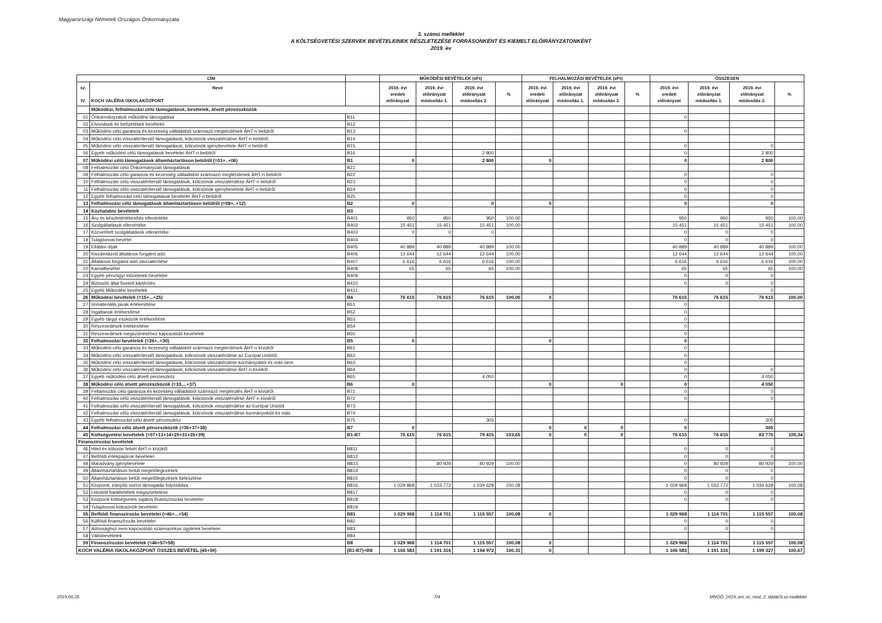Magyarországi Németek Országos Önkormányzata
3. számú melléklet
A KÖLTSÉGVETÉSI SZERVEK BEVÉTELEINEK RÉSZLETEZÉSE FORRÁSONKÉNT ÉS KIEMELT ELŐIRÁNYZATONKÉNT
2019. év
| CÍM | | | MŰKÖDÉSI BEVÉTELEK (eFt) | | | | FELHALMOZÁSI BEVÉTELEK (eFt) | | | | ÖSSZESEN | | | |
| --- | --- | --- | --- | --- | --- | --- | --- | --- | --- | --- | --- | --- | --- | --- |
| sz. IV. | Neve KOCH VALÉRIA ISKOLAKÖZPONT | | 2019. évi eredeti előirányzat | 2019. évi előirányzat módosítás 1. | 2019. évi előirányzat módosítás 2. | % | 2019. évi eredeti előirányzat | 2019. évi előirányzat módosítás 1. | 2019. évi előirányzat módosítás 2. | % | 2019. évi eredeti előirányzat | 2019. évi előirányzat módosítás 1. | 2019. évi előirányzat módosítás 2. | % |
| | Működési, felhalmozási célú támogatások, bevételek, átvett pénzeszközök | | | | | | | | | | | | | |
| 01 | Önkormányzatok működési támogatása | B11 | | | | | | | | | 0 | | | |
| 02 | Elvonások és befizetések bevételei | B12 | | | | | | | | | | | | |
| 03 | Működési célú garancia és kezesség vállalásból származó megtérülések ÁHT-n belülről | B13 | | | | | | | | | 0 | | | |
| 04 | Működési célú visszatérítendő támogatások, kölcsönök visszatérülése ÁHT-n belülről | B14 | | | | | | | | | | | | |
| 05 | Működési célú visszatérítendő támogatások, kölcsönök igénybevétele ÁHT-n belülről | B15 | | | | | | | | | 0 | | 0 | |
| 06 | Egyéb működési célú támogatások bevételei ÁHT-n belülről | B16 | | | 2 800 | | | | | | 0 | | 2 800 | |
| 07 | Működési célú támogatások államháztartáson belülről (=01+..+06) | B1 | 0 | | 2 800 | | 0 | | | | 0 | | 2 800 | |
| 08 | Felhalmozási célú Önkormányzati támogatások | B21 | | | | | | | | | | | | |
| 09 | Felhalmozási célú garancia és kezesség vállalásból származó megtérülések ÁHT-n belülről | B22 | | | | | | | | | 0 | | 0 | |
| 10 | Felhalmozási célú visszatérítendő támogatások, kölcsönök visszatérülése ÁHT-n belülről | B23 | | | | | | | | | 0 | | 0 | |
| 11 | Felhalmozási célú visszatérítendő támogatások, kölcsönök igénybevétele ÁHT-n belülről | B24 | | | | | | | | | 0 | | 0 | |
| 12 | Egyéb felhalmozási célú támogatások bevételei ÁHT-n belülről | B25 | | | | | | | | | 0 | | 0 | |
| 13 | Felhalmozási célú támogatások államháztartáson belülről (=08+..+12) | B2 | 0 | | 0 | | 0 | | | | 0 | | 0 | |
| 14 | Közhatalmi bevételek | B3 | | | | | | | | | | | | |
| 15 | Áru és készletértékesítés ellenértéke | B401 | 950 | 950 | 950 | 100,00 | | | | | 950 | 950 | 950 | 100,00 |
| 16 | Szolgáltatások ellenértéke | B402 | 15 451 | 15 451 | 15 451 | 100,00 | | | | | 15 451 | 15 451 | 15 451 | 100,00 |
| 17 | Közvetített szolgáltatások ellenértéke | B403 | 0 | 0 | 0 | | | | | | 0 | 0 | 0 | |
| 18 | Tulajdonosi bevétel | B404 | | | | | | | | | 0 | 0 | 0 | |
| 19 | Ellátási díjak | B405 | 40 889 | 40 889 | 40 889 | 100,00 | | | | | 40 889 | 40 889 | 40 889 | 100,00 |
| 20 | Kiszámlázott általános forgalmi adó | B406 | 12 644 | 12 644 | 12 644 | 100,00 | | | | | 12 644 | 12 644 | 12 644 | 100,00 |
| 21 | Általános forgalmi adó visszatérítése | B407 | 6 616 | 6 616 | 6 616 | 100,00 | | | | | 6 616 | 6 616 | 6 616 | 100,00 |
| 22 | Kamatbevétel | B408 | 65 | 65 | 65 | 100,00 | | | | | 65 | 65 | 65 | 100,00 |
| 23 | Egyéb pénzügyi műveletek bevételei | B409 | | | | | | | | | 0 | 0 | 0 | |
| 24 | Biztosító által fizetett kártérítés | B410 | | | | | | | | | 0 | 0 | 0 | |
| 25 | Egyéb Működési bevételek | B411 | | | | | | | | | | | 0 | |
| 26 | Működési bevételek (=15+...+25) | B4 | 76 615 | 76 615 | 76 615 | 100,00 | 0 | | | | 76 615 | 76 615 | 76 615 | 100,00 |
| 27 | Immateriális javak értékesítése | B51 | | | | | | | | | 0 | | | |
| 28 | Ingatlanok értékesítése | B52 | | | | | | | | | 0 | | | |
| 29 | Egyéb tárgyi eszközök értékesítése | B53 | | | | | | | | | 0 | | | |
| 30 | Részesedések értékesítése | B54 | | | | | | | | | 0 | | | |
| 31 | Részesedések megszűnéséhez kapcsolódó bevételek | B55 | | | | | | | | | 0 | | | |
| 32 | Felhalmozási bevételek (=26+..+30) | B5 | 0 | | | | 0 | | | | 0 | | | |
| 33 | Működési célú garancia és kezesség vállalásból származó megtérülések ÁHT-n kívülről | B61 | | | | | | | | | 0 | | | |
| 34 | Működési célú visszatérítendő támogatások, kölcsönök visszatérülése az Európai Uniótól | B62 | | | | | | | | | 0 | | | |
| 35 | Működési célú visszatérítendő támogatások, kölcsönök visszatérülése kormányoktól és más nem | B63 | | | | | | | | | 0 | | | |
| 36 | Működési célú visszatérítendő támogatások, kölcsönök visszatérülése ÁHT-n kívülről | B64 | | | | | | | | | 0 | | 0 | |
| 37 | Egyéb működési célú átvett pénzeszköz | B65 | | | 4 050 | | | | | | 0 | | 4 050 | |
| 38 | Működési célú átvett pénzeszközök (=33....+37) | B6 | 0 | | | | 0 | | 0 | | 0 | | 4 050 | |
| 39 | Fellamozási célú garancia és kezesség vállalásból származó megtérülés ÁHT-n kívülről | B71 | | | | | | | | | 0 | | 0 | |
| 40 | Felhalmozási célú visszatérítendő támogatások, kölcsönök visszatérülése ÁHT-n kívülről | B72 | | | | | | | | | 0 | | 0 | |
| 41 | Felhalmozási célú visszatérítendő támogatások, kölcsönök visszatérülése az Európai Uniótól | B73 | | | | | | | | | | | | |
| 42 | Felhalmozási célú visszatérítendő támogatások, kölcsönök visszatérülése kormányoktól és más | B74 | | | | | | | | | | | | |
| 43 | Egyéb felhalmozási célú átvett pénzeszköz | B75 | | | 305 | | | | | | 0 | | 305 | |
| 44 | Felhalmozási célú átvett pénzeszközök (=36+37+38) | B7 | 0 | | | | 0 | 0 | 0 | | 0 | | 305 | |
| 45 | Költségvetési bevételek (=07+13+14+25+31+35+39) | B1-B7 | 76 615 | 76 615 | 79 415 | 103,65 | 0 | 0 | 0 | | 76 615 | 76 615 | 83 770 | 109,34 |
| Finanszírozási bevételek | | | | | | | | | | | | | | |
| 46 | Hitel és kölcsön felvét ÁHT-n kívülről | B811 | | | | | | | | | 0 | 0 | 0 | |
| 47 | Belföldi értékpapírok bevételei | B812 | | | | | | | | | 0 | 0 | 0 | |
| 48 | Maradvány igénybevétele | B813 | | 80 929 | 80 929 | 100,00 | | | | | 0 | 80 929 | 80 929 | 100,00 |
| 49 | Államháztartáson belüli megelőlegezések | B814 | | | | | | | | | 0 | 0 | 0 | |
| 50 | Államháztartáson belüli megelőlegezések törlesztése | B815 | | | | | | | | | 0 | 0 | 0 | |
| 51 | Központi, irányító szervi támogatás folyósítása | B816 | 1 029 968 | 1 033 772 | 1 034 628 | 100,08 | | | | | 1 029 968 | 1 033 772 | 1 034 628 | 100,08 |
| 52 | Lekötött bankbetétek megszüntetése | B817 | | | | | | | | | 0 | 0 | 0 | |
| 53 | Központi költségvetés sajátos finanszírozási bevételei | B818 | | | | | | | | | 0 | 0 | 0 | |
| 54 | Tulajdonosi kölcsönök bevételei | B819 | | | | | | | | | | | | |
| 55 | Belföldi finanszírozás bevételei (=46+...+54) | B81 | 1 029 968 | 1 114 701 | 1 115 557 | 100,08 | 0 | | | | 1 029 968 | 1 114 701 | 1 115 557 | 100,08 |
| 56 | Külföldi finanszírozás bevételei | B82 | | | | | | | | | 0 | 0 | 0 | |
| 57 | Adóssághoz nem kapcsolódó származékos ügyletek bevételei | B83 | | | | | | | | | 0 | 0 | 0 | |
| 58 | Váltóbevételek | B84 | | | | | | | | | | | | |
| 59 | Finanszírozási bevételek (=46+57+58) | B8 | 1 029 968 | 1 114 701 | 1 115 557 | 100,08 | 0 | | | | 1 029 968 | 1 114 701 | 1 115 557 | 100,08 |
| KOCH VALÉRIA ISKOLAKÖZPONT ÖSSZES BEVÉTEL (45+59) | | (B1-B7)+B8 | 1 106 583 | 1 191 316 | 1 194 972 | 100,31 | 0 | | | | 1 106 583 | 1 191 316 | 1 199 327 | 100,67 |
2019.06.25. 7/4
MNOÖ_2019_évi_ei_mód_2_táblái/3.sz.melléklet